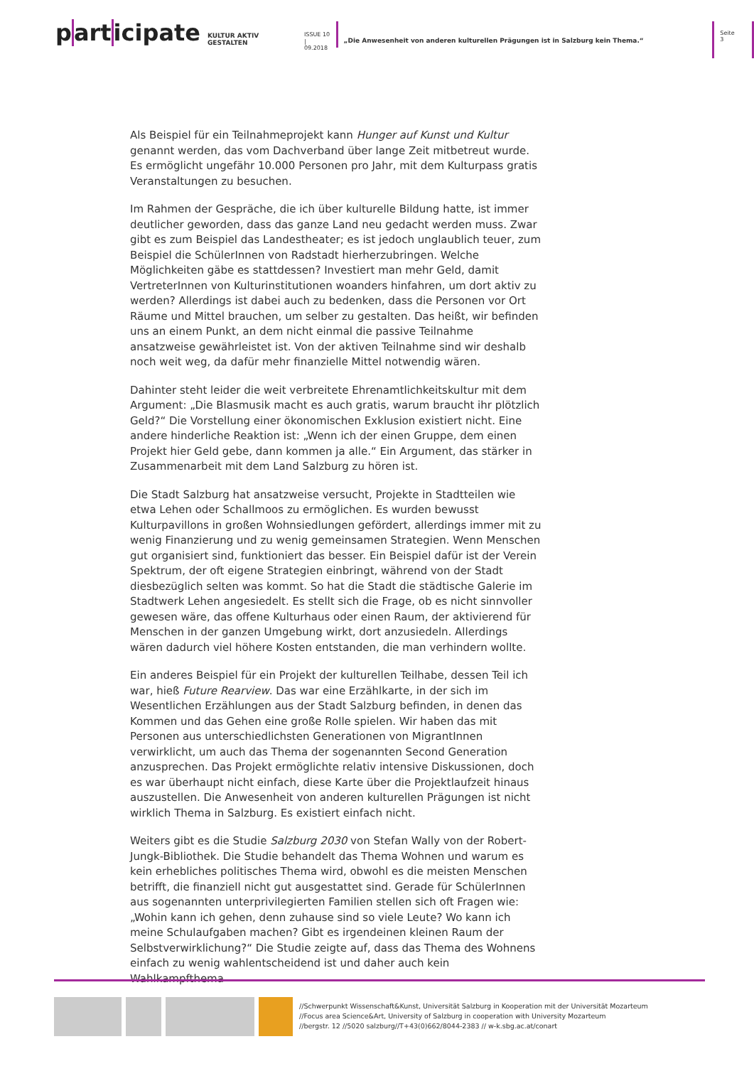part icipate
KULTUR AKTIV GESTALTEN
ISSUE 10
| 09.2018
„Die Anwesenheit von anderen kulturellen Prägungen ist in Salzburg kein Thema.“
Seite 3
Als Beispiel für ein Teilnahmeprojekt kann Hunger auf Kunst und Kultur genannt werden, das vom Dachverband über lange Zeit mitbetreut wurde. Es ermöglicht ungefähr 10.000 Personen pro Jahr, mit dem Kulturpass gratis Veranstaltungen zu besuchen.
Im Rahmen der Gespräche, die ich über kulturelle Bildung hatte, ist immer deutlicher geworden, dass das ganze Land neu gedacht werden muss. Zwar gibt es zum Beispiel das Landestheater; es ist jedoch unglaublich teuer, zum Beispiel die SchülerInnen von Radstadt hierherzubringen. Welche Möglichkeiten gäbe es stattdessen? Investiert man mehr Geld, damit VertreterInnen von Kulturinstitutionen woanders hinfahren, um dort aktiv zu werden? Allerdings ist dabei auch zu bedenken, dass die Personen vor Ort Räume und Mittel brauchen, um selber zu gestalten. Das heißt, wir befinden uns an einem Punkt, an dem nicht einmal die passive Teilnahme ansatzweise gewährleistet ist. Von der aktiven Teilnahme sind wir deshalb noch weit weg, da dafür mehr finanzielle Mittel notwendig wären.
Dahinter steht leider die weit verbreitete Ehrenamtlichkeitskultur mit dem Argument: „Die Blasmusik macht es auch gratis, warum braucht ihr plötzlich Geld?“ Die Vorstellung einer ökonomischen Exklusion existiert nicht. Eine andere hinderliche Reaktion ist: „Wenn ich der einen Gruppe, dem einen Projekt hier Geld gebe, dann kommen ja alle.“ Ein Argument, das stärker in Zusammenarbeit mit dem Land Salzburg zu hören ist.
Die Stadt Salzburg hat ansatzweise versucht, Projekte in Stadtteilen wie etwa Lehen oder Schallmoos zu ermöglichen. Es wurden bewusst Kulturpavillons in großen Wohnsiedlungen gefördert, allerdings immer mit zu wenig Finanzierung und zu wenig gemeinsamen Strategien. Wenn Menschen gut organisiert sind, funktioniert das besser. Ein Beispiel dafür ist der Verein Spektrum, der oft eigene Strategien einbringt, während von der Stadt diesbezüglich selten was kommt. So hat die Stadt die städtische Galerie im Stadtwerk Lehen angesiedelt. Es stellt sich die Frage, ob es nicht sinnvoller gewesen wäre, das offene Kulturhaus oder einen Raum, der aktivierend für Menschen in der ganzen Umgebung wirkt, dort anzusiedeln. Allerdings wären dadurch viel höhere Kosten entstanden, die man verhindern wollte.
Ein anderes Beispiel für ein Projekt der kulturellen Teilhabe, dessen Teil ich war, hieß Future Rearview. Das war eine Erzählkarte, in der sich im Wesentlichen Erzählungen aus der Stadt Salzburg befinden, in denen das Kommen und das Gehen eine große Rolle spielen. Wir haben das mit Personen aus unterschiedlichsten Generationen von MigrantInnen verwirklicht, um auch das Thema der sogenannten Second Generation anzusprechen. Das Projekt ermöglichte relativ intensive Diskussionen, doch es war überhaupt nicht einfach, diese Karte über die Projektlaufzeit hinaus auszustellen. Die Anwesenheit von anderen kulturellen Prägungen ist nicht wirklich Thema in Salzburg. Es existiert einfach nicht.
Weiters gibt es die Studie Salzburg 2030 von Stefan Wally von der Robert-Jungk-Bibliothek. Die Studie behandelt das Thema Wohnen und warum es kein erhebliches politisches Thema wird, obwohl es die meisten Menschen betrifft, die finanziell nicht gut ausgestattet sind. Gerade für SchülerInnen aus sogenannten unterprivilegierten Familien stellen sich oft Fragen wie: „Wohin kann ich gehen, denn zuhause sind so viele Leute? Wo kann ich meine Schulaufgaben machen? Gibt es irgendeinen kleinen Raum der Selbstverwirklichung?“ Die Studie zeigte auf, dass das Thema des Wohnens einfach zu wenig wahlentscheidend ist und daher auch kein Wahlkampfthema
//Schwerpunkt Wissenschaft&Kunst, Universität Salzburg in Kooperation mit der Universität Mozarteum
//Focus area Science&Art, University of Salzburg in cooperation with University Mozarteum
//bergstr. 12 //5020 salzburg//T+43(0)662/8044-2383 // w-k.sbg.ac.at/conart